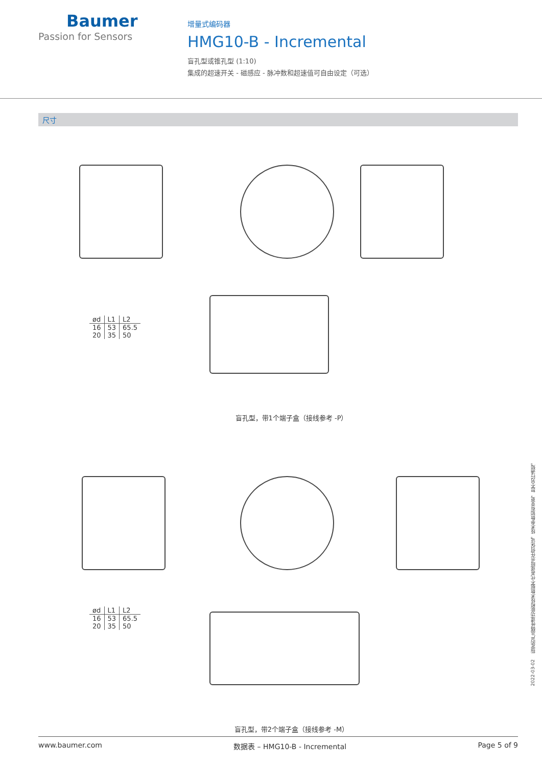Baumer
Passion for Sensors
增量式编码器
HMG10-B - Incremental
盲孔型或锥孔型 (1:10)
集成的超速开关 - 磁感应 - 脉冲数和超速值可自由设定（可选）
尺寸
| ød | L1 | L2 |
| 16 | 53 | 65.5 |
| 20 | 35 | 50 |
盲孔型，带1个端子盒（接线参考 -P）
| ød | L1 | L2 |
| 16 | 53 | 65.5 |
| 20 | 35 | 50 |
盲孔型，带2个端子盒（接线参考 -M）
2022-03-02 指定的产品特性或功能和技术数据不代表或暗示任何保证。技术参数如有变更，恕不另行通知。
www.baumer.com 数据表 – HMG10-B - Incremental Page 5 of 9